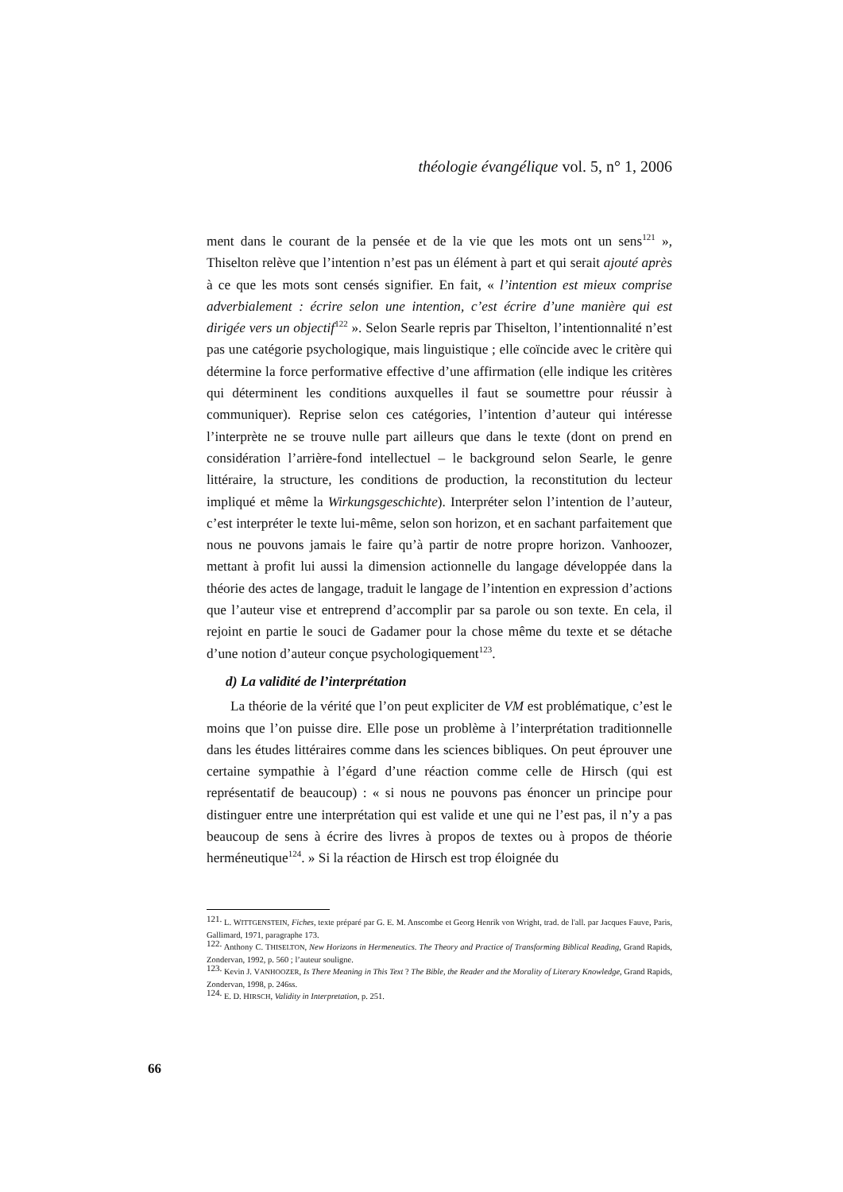théologie évangélique vol. 5, n° 1, 2006
ment dans le courant de la pensée et de la vie que les mots ont un sens<sup>121</sup> », Thiselton relève que l’intention n’est pas un élément à part et qui serait ajouté après à ce que les mots sont censés signifier. En fait, « l’intention est mieux comprise adverbialement : écrire selon une intention, c’est écrire d’une manière qui est dirigée vers un objectif<sup>122</sup> ». Selon Searle repris par Thiselton, l’intentionnalité n’est pas une catégorie psychologique, mais linguistique ; elle coïncide avec le critère qui détermine la force performative effective d’une affirmation (elle indique les critères qui déterminent les conditions auxquelles il faut se soumettre pour réussir à communiquer). Reprise selon ces catégories, l’intention d’auteur qui intéresse l’interprète ne se trouve nulle part ailleurs que dans le texte (dont on prend en considération l’arrière-fond intellectuel – le background selon Searle, le genre littéraire, la structure, les conditions de production, la reconstitution du lecteur impliqué et même la Wirkungsgeschichte). Interpréter selon l’intention de l’auteur, c’est interpréter le texte lui-même, selon son horizon, et en sachant parfaitement que nous ne pouvons jamais le faire qu’à partir de notre propre horizon. Vanhoozer, mettant à profit lui aussi la dimension actionnelle du langage développée dans la théorie des actes de langage, traduit le langage de l’intention en expression d’actions que l’auteur vise et entreprend d’accomplir par sa parole ou son texte. En cela, il rejoint en partie le souci de Gadamer pour la chose même du texte et se détache d’une notion d’auteur conçue psychologiquement<sup>123</sup>.
d) La validité de l’interprétation
La théorie de la vérité que l’on peut expliciter de VM est problématique, c’est le moins que l’on puisse dire. Elle pose un problème à l’interprétation traditionnelle dans les études littéraires comme dans les sciences bibliques. On peut éprouver une certaine sympathie à l’égard d’une réaction comme celle de Hirsch (qui est représentatif de beaucoup) : « si nous ne pouvons pas énoncer un principe pour distinguer entre une interprétation qui est valide et une qui ne l’est pas, il n’y a pas beaucoup de sens à écrire des livres à propos de textes ou à propos de théorie herméneutique<sup>124</sup>. » Si la réaction de Hirsch est trop éloignée du
<sup>121.</sup> L. WITTGENSTEIN, Fiches, texte préparé par G. E. M. Anscombe et Georg Henrik von Wright, trad. de l'all. par Jacques Fauve, Paris, Gallimard, 1971, paragraphe 173.
<sup>122.</sup> Anthony C. THISELTON, New Horizons in Hermeneutics. The Theory and Practice of Transforming Biblical Reading, Grand Rapids, Zondervan, 1992, p. 560 ; l’auteur souligne.
<sup>123.</sup> Kevin J. VANHOOZER, Is There Meaning in This Text ? The Bible, the Reader and the Morality of Literary Knowledge, Grand Rapids, Zondervan, 1998, p. 246ss.
<sup>124.</sup> E. D. HIRSCH, Validity in Interpretation, p. 251.
66